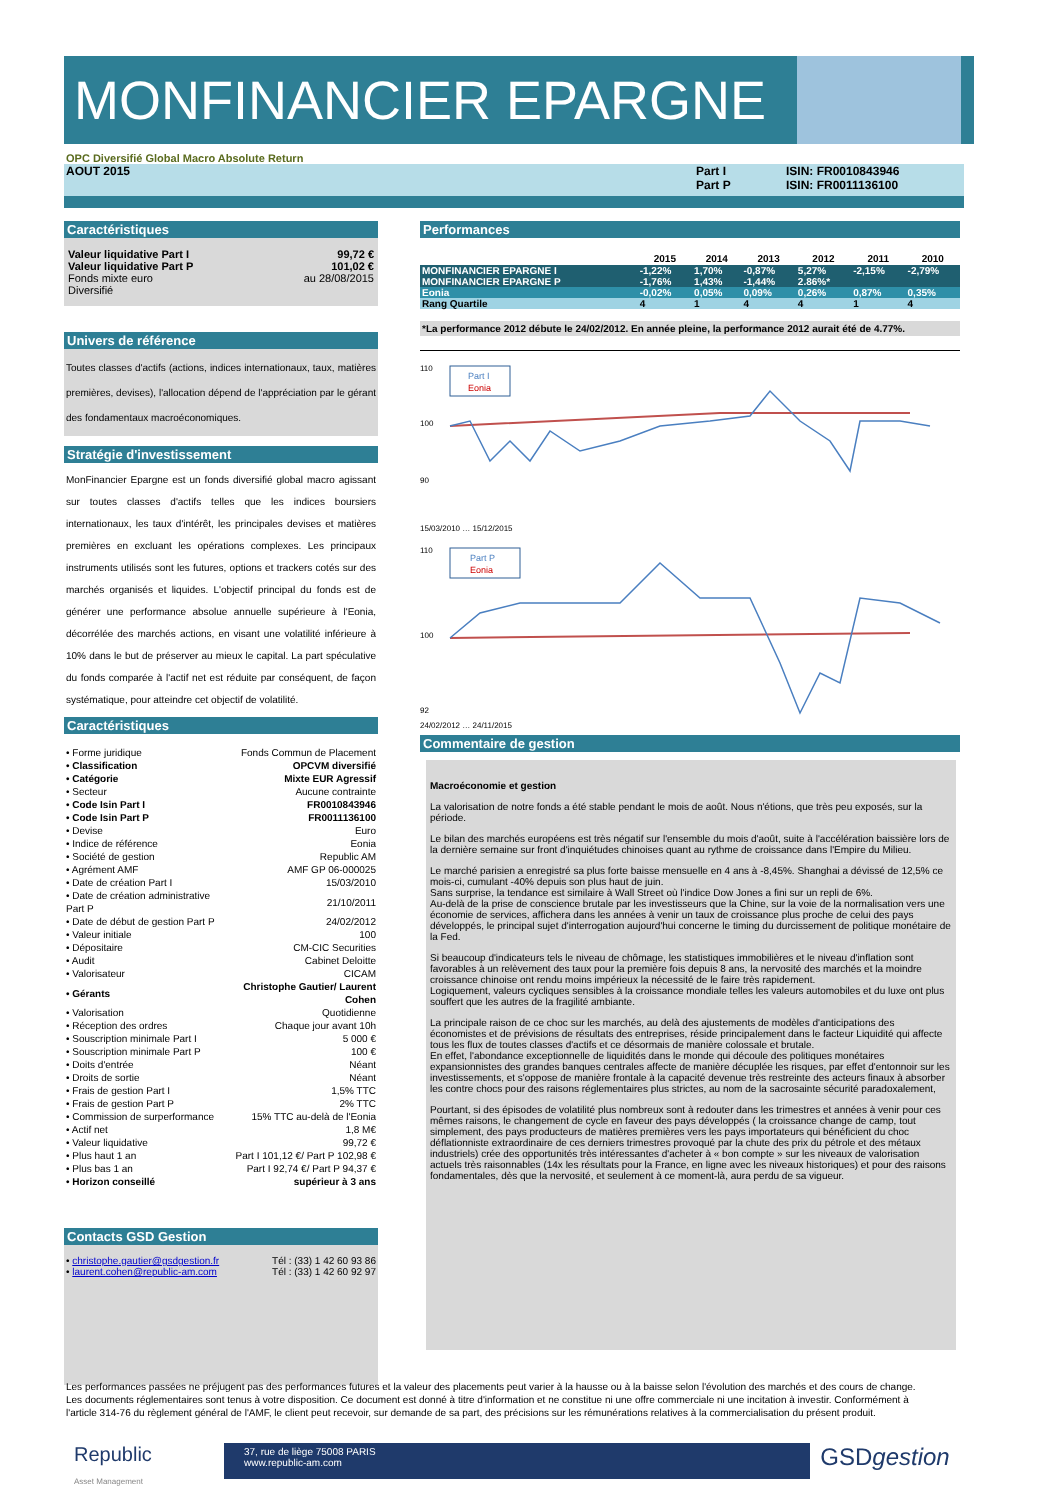MONFINANCIER EPARGNE
OPC Diversifié Global Macro Absolute Return
AOUT 2015 Part I
Part P
ISIN: FR0010843946
ISIN: FR0011136100
Caractéristiques
| Valeur liquidative Part I | 99,72 € |
| Valeur liquidative Part P | 101,02 € |
| Fonds mixte euro | au 28/08/2015 |
| Diversifié | |
Univers de référence
Toutes classes d'actifs (actions, indices internationaux, taux, matières premières, devises), l'allocation dépend de l'appréciation par le gérant des fondamentaux macroéconomiques.
Stratégie d'investissement
MonFinancier Epargne est un fonds diversifié global macro agissant sur toutes classes d'actifs telles que les indices boursiers internationaux, les taux d'intérêt, les principales devises et matières premières en excluant les opérations complexes. Les principaux instruments utilisés sont les futures, options et trackers cotés sur des marchés organisés et liquides. L'objectif principal du fonds est de générer une performance absolue annuelle supérieure à l'Eonia, décorrélée des marchés actions, en visant une volatilité inférieure à 10% dans le but de préserver au mieux le capital. La part spéculative du fonds comparée à l'actif net est réduite par conséquent, de façon systématique, pour atteindre cet objectif de volatilité.
Caractéristiques
| • Forme juridique | Fonds Commun de Placement |
| • Classification | OPCVM diversifié |
| • Catégorie | Mixte EUR Agressif |
| • Secteur | Aucune contrainte |
| • Code Isin Part I | FR0010843946 |
| • Code Isin Part P | FR0011136100 |
| • Devise | Euro |
| • Indice de référence | Eonia |
| • Société de gestion | Republic AM |
| • Agrément AMF | AMF GP 06-000025 |
| • Date de création Part I | 15/03/2010 |
| • Date de création administrative Part P | 21/10/2011 |
| • Date de début de gestion Part P | 24/02/2012 |
| • Valeur initiale | 100 |
| • Dépositaire | CM-CIC Securities |
| • Audit | Cabinet Deloitte |
| • Valorisateur | CICAM |
| • Gérants | Christophe Gautier/ Laurent Cohen |
| • Valorisation | Quotidienne |
| • Réception des ordres | Chaque jour avant 10h |
| • Souscription minimale Part I | 5 000 € |
| • Souscription minimale Part P | 100 € |
| • Doits d'entrée | Néant |
| • Droits de sortie | Néant |
| • Frais de gestion Part I | 1,5% TTC |
| • Frais de gestion Part P | 2% TTC |
| • Commission de surperformance | 15% TTC au-delà de l'Eonia |
| • Actif net | 1,8 M€ |
| • Valeur liquidative | 99,72 € |
| • Plus haut 1 an | Part I 101,12 €/ Part P 102,98 € |
| • Plus bas 1 an | Part I 92,74 €/ Part P 94,37 € |
| • Horizon conseillé | supérieur à 3 ans |
Contacts GSD Gestion
| • christophe.gautier@gsdgestion.fr | Tél : (33) 1 42 60 93 86 |
| • laurent.cohen@republic-am.com | Tél : (33) 1 42 60 92 97 |
Performances
| | 2015 | 2014 | 2013 | 2012 | 2011 | 2010 |
| --- | --- | --- | --- | --- | --- | --- |
| MONFINANCIER EPARGNE I | -1,22% | 1,70% | -0,87% | 5,27% | -2,15% | -2,79% |
| MONFINANCIER EPARGNE P | -1,76% | 1,43% | -1,44% | 2.86%* | | |
| Eonia | -0,02% | 0,05% | 0,09% | 0,26% | 0,87% | 0,35% |
| Rang Quartile | 4 | 1 | 4 | 4 | 1 | 4 |
*La performance 2012 débute le 24/02/2012. En année pleine, la performance 2012 aurait été de 4.77%.
110
100
90
Part I
Eonia
15/03/2010 … 15/12/2015
110
100
92
Part P
Eonia
24/02/2012 … 24/11/2015
Commentaire de gestion
Macroéconomie et gestion
La valorisation de notre fonds a été stable pendant le mois de août. Nous n'étions, que très peu exposés, sur la période.
Le bilan des marchés européens est très négatif sur l'ensemble du mois d'août, suite à l'accélération baissière lors de la dernière semaine sur front d'inquiétudes chinoises quant au rythme de croissance dans l'Empire du Milieu.
Le marché parisien a enregistré sa plus forte baisse mensuelle en 4 ans à -8,45%. Shanghai a dévissé de 12,5% ce mois-ci, cumulant -40% depuis son plus haut de juin.
Sans surprise, la tendance est similaire à Wall Street où l'indice Dow Jones a fini sur un repli de 6%.
Au-delà de la prise de conscience brutale par les investisseurs que la Chine, sur la voie de la normalisation vers une économie de services, affichera dans les années à venir un taux de croissance plus proche de celui des pays développés, le principal sujet d'interrogation aujourd'hui concerne le timing du durcissement de politique monétaire de la Fed.
Si beaucoup d'indicateurs tels le niveau de chômage, les statistiques immobilières et le niveau d'inflation sont favorables à un relèvement des taux pour la première fois depuis 8 ans, la nervosité des marchés et la moindre croissance chinoise ont rendu moins impérieux la nécessité de le faire très rapidement.
Logiquement, valeurs cycliques sensibles à la croissance mondiale telles les valeurs automobiles et du luxe ont plus souffert que les autres de la fragilité ambiante.
La principale raison de ce choc sur les marchés, au delà des ajustements de modèles d'anticipations des économistes et de prévisions de résultats des entreprises, réside principalement dans le facteur Liquidité qui affecte tous les flux de toutes classes d'actifs et ce désormais de manière colossale et brutale.
En effet, l'abondance exceptionnelle de liquidités dans le monde qui découle des politiques monétaires expansionnistes des grandes banques centrales affecte de manière décuplée les risques, par effet d'entonnoir sur les investissements, et s'oppose de manière frontale à la capacité devenue très restreinte des acteurs finaux à absorber les contre chocs pour des raisons réglementaires plus strictes, au nom de la sacrosainte sécurité paradoxalement,
Pourtant, si des épisodes de volatilité plus nombreux sont à redouter dans les trimestres et années à venir pour ces mêmes raisons, le changement de cycle en faveur des pays développés ( la croissance change de camp, tout simplement, des pays producteurs de matières premières vers les pays importateurs qui bénéficient du choc déflationniste extraordinaire de ces derniers trimestres provoqué par la chute des prix du pétrole et des métaux industriels) crée des opportunités très intéressantes d'acheter à « bon compte » sur les niveaux de valorisation actuels très raisonnables (14x les résultats pour la France, en ligne avec les niveaux historiques) et pour des raisons fondamentales, dès que la nervosité, et seulement à ce moment-là, aura perdu de sa vigueur.
Les performances passées ne préjugent pas des performances futures et la valeur des placements peut varier à la hausse ou à la baisse selon l'évolution des marchés et des cours de change. Les documents réglementaires sont tenus à votre disposition. Ce document est donné à titre d'information et ne constitue ni une offre commerciale ni une incitation à investir. Conformément à l'article 314-76 du règlement général de l'AMF, le client peut recevoir, sur demande de sa part, des précisions sur les rémunérations relatives à la commercialisation du présent produit.
Republic
Asset Management
37, rue de liège 75008 PARIS
www.republic-am.com
GSDgestion